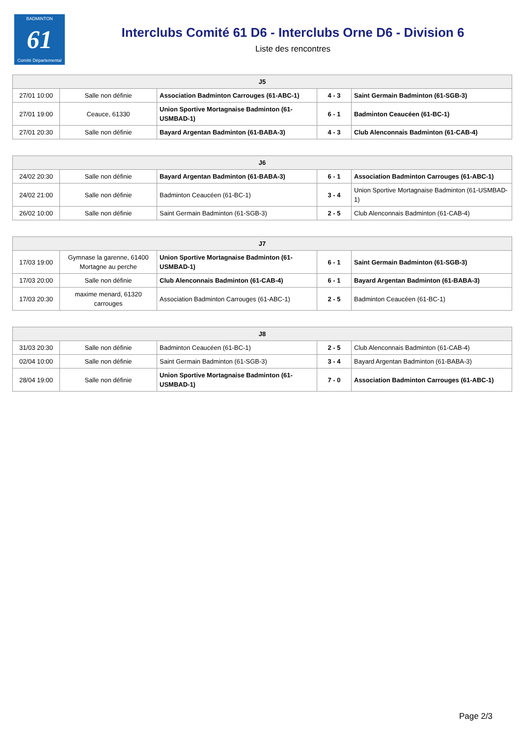BADMINTON
61
Comité Départemental
Interclubs Comité 61 D6 - Interclubs Orne D6 - Division 6
Liste des rencontres
| J5 | | | | |
| --- | --- | --- | --- | --- |
| 27/01 10:00 | Salle non définie | Association Badminton Carrouges (61-ABC-1) | 4 - 3 | Saint Germain Badminton (61-SGB-3) |
| 27/01 19:00 | Ceauce, 61330 | Union Sportive Mortagnaise Badminton (61-USMBAD-1) | 6 - 1 | Badminton Ceaucéen (61-BC-1) |
| 27/01 20:30 | Salle non définie | Bayard Argentan Badminton (61-BABA-3) | 4 - 3 | Club Alenconnais Badminton (61-CAB-4) |
| J6 | | | | |
| --- | --- | --- | --- | --- |
| 24/02 20:30 | Salle non définie | Bayard Argentan Badminton (61-BABA-3) | 6 - 1 | Association Badminton Carrouges (61-ABC-1) |
| 24/02 21:00 | Salle non définie | Badminton Ceaucéen (61-BC-1) | 3 - 4 | Union Sportive Mortagnaise Badminton (61-USMBAD-1) |
| 26/02 10:00 | Salle non définie | Saint Germain Badminton (61-SGB-3) | 2 - 5 | Club Alenconnais Badminton (61-CAB-4) |
| J7 | | | | |
| --- | --- | --- | --- | --- |
| 17/03 19:00 | Gymnase la garenne, 61400 Mortagne au perche | Union Sportive Mortagnaise Badminton (61-USMBAD-1) | 6 - 1 | Saint Germain Badminton (61-SGB-3) |
| 17/03 20:00 | Salle non définie | Club Alenconnais Badminton (61-CAB-4) | 6 - 1 | Bayard Argentan Badminton (61-BABA-3) |
| 17/03 20:30 | maxime menard, 61320 carrouges | Association Badminton Carrouges (61-ABC-1) | 2 - 5 | Badminton Ceaucéen (61-BC-1) |
| J8 | | | | |
| --- | --- | --- | --- | --- |
| 31/03 20:30 | Salle non définie | Badminton Ceaucéen (61-BC-1) | 2 - 5 | Club Alenconnais Badminton (61-CAB-4) |
| 02/04 10:00 | Salle non définie | Saint Germain Badminton (61-SGB-3) | 3 - 4 | Bayard Argentan Badminton (61-BABA-3) |
| 28/04 19:00 | Salle non définie | Union Sportive Mortagnaise Badminton (61-USMBAD-1) | 7 - 0 | Association Badminton Carrouges (61-ABC-1) |
Page 2/3